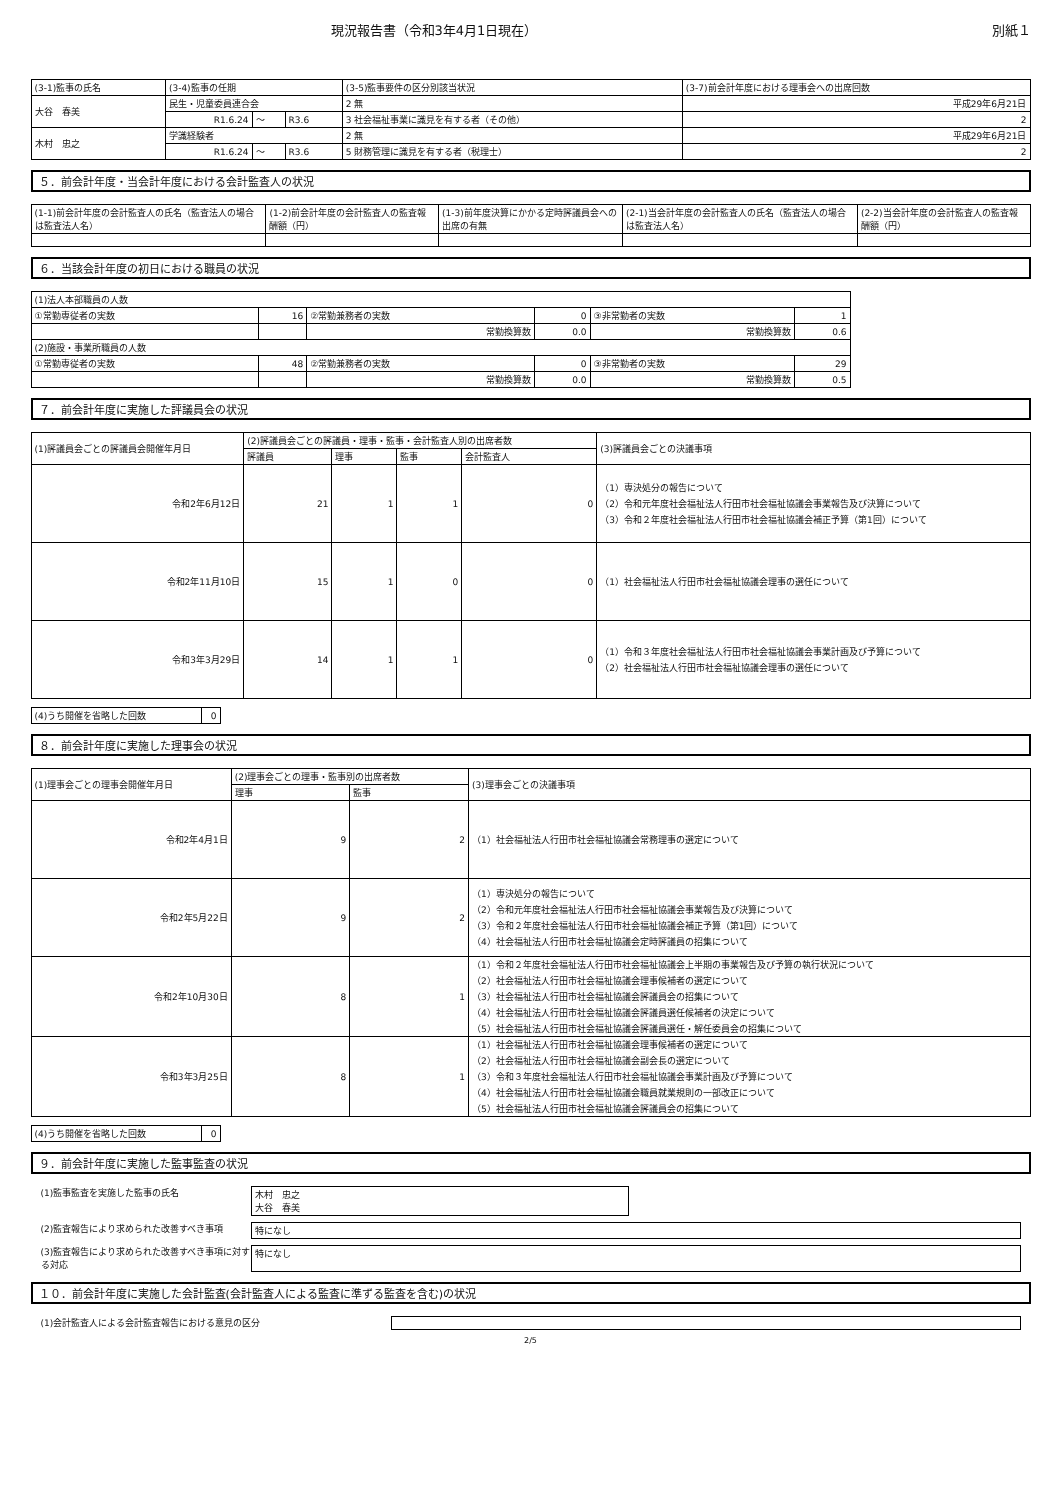現況報告書（令和3年4月1日現在） 別紙１
| (3-1)監事の氏名 | (3-4)監事の任期 | | | (3-5)監事要件の区分別該当状況 | (3-7)前会計年度における理事会への出席回数 |
| --- | --- | --- | --- | --- | --- |
| 大谷 春美 | 民生・児童委員連合会 | | | 2 無 | 平成29年6月21日 |
| | R1.6.24 | ～ | R3.6 | 3 社会福祉事業に識見を有する者（その他） | 2 |
| 木村 忠之 | 学識経験者 | | | 2 無 | 平成29年6月21日 |
| | R1.6.24 | ～ | R3.6 | 5 財務管理に識見を有する者（税理士） | 2 |
５．前会計年度・当会計年度における会計監査人の状況
| (1-1)前会計年度の会計監査人の氏名（監査法人の場合は監査法人名） | (1-2)前会計年度の会計監査人の監査報酬額（円） | (1-3)前年度決算にかかる定時評議員会への出席の有無 | (2-1)当会計年度の会計監査人の氏名（監査法人の場合は監査法人名） | (2-2)当会計年度の会計監査人の監査報酬額（円） |
| --- | --- | --- | --- | --- |
６．当該会計年度の初日における職員の状況
| (1)法人本部職員の人数 | | | | | |
| ①常勤専従者の実数 | 16 | ②常勤兼務者の実数 | 0 | ③非常勤者の実数 | 1 |
| | | 常勤換算数 | 0.0 | 常勤換算数 | 0.6 |
| (2)施設・事業所職員の人数 | | | | | |
| ①常勤専従者の実数 | 48 | ②常勤兼務者の実数 | 0 | ③非常勤者の実数 | 29 |
| | | 常勤換算数 | 0.0 | 常勤換算数 | 0.5 |
７．前会計年度に実施した評議員会の状況
| (1)評議員会ごとの評議員会開催年月日 | (2)評議員会ごとの評議員・理事・監事・会計監査人別の出席者数 | | | | (3)評議員会ごとの決議事項 |
| --- | --- | --- | --- | --- | --- |
| | 評議員 | 理事 | 監事 | 会計監査人 | |
| 令和2年6月12日 | 21 | 1 | 1 | 0 | （1）専決処分の報告について （2）令和元年度社会福祉法人行田市社会福祉協議会事業報告及び決算について （3）令和２年度社会福祉法人行田市社会福祉協議会補正予算（第1回）について |
| 令和2年11月10日 | 15 | 1 | 0 | 0 | （1）社会福祉法人行田市社会福祉協議会理事の選任について |
| 令和3年3月29日 | 14 | 1 | 1 | 0 | （1）令和３年度社会福祉法人行田市社会福祉協議会事業計画及び予算について （2）社会福祉法人行田市社会福祉協議会理事の選任について |
| (4)うち開催を省略した回数 | 0 |
８．前会計年度に実施した理事会の状況
| (1)理事会ごとの理事会開催年月日 | (2)理事会ごとの理事・監事別の出席者数 | | (3)理事会ごとの決議事項 |
| --- | --- | --- | --- |
| | 理事 | 監事 | |
| 令和2年4月1日 | 9 | 2 | （1）社会福祉法人行田市社会福祉協議会常務理事の選定について |
| 令和2年5月22日 | 9 | 2 | （1）専決処分の報告について （2）令和元年度社会福祉法人行田市社会福祉協議会事業報告及び決算について （3）令和２年度社会福祉法人行田市社会福祉協議会補正予算（第1回）について （4）社会福祉法人行田市社会福祉協議会定時評議員の招集について |
| 令和2年10月30日 | 8 | 1 | （1）令和２年度社会福祉法人行田市社会福祉協議会上半期の事業報告及び予算の執行状況について （2）社会福祉法人行田市社会福祉協議会理事候補者の選定について （3）社会福祉法人行田市社会福祉協議会評議員会の招集について （4）社会福祉法人行田市社会福祉協議会評議員選任候補者の決定について （5）社会福祉法人行田市社会福祉協議会評議員選任・解任委員会の招集について |
| 令和3年3月25日 | 8 | 1 | （1）社会福祉法人行田市社会福祉協議会理事候補者の選定について （2）社会福祉法人行田市社会福祉協議会副会長の選定について （3）令和３年度社会福祉法人行田市社会福祉協議会事業計画及び予算について （4）社会福祉法人行田市社会福祉協議会職員就業規則の一部改正について （5）社会福祉法人行田市社会福祉協議会評議員会の招集について |
| (4)うち開催を省略した回数 | 0 |
９．前会計年度に実施した監事監査の状況
(1)監事監査を実施した監事の氏名 木村　忠之
大谷　春美
(2)監査報告により求められた改善すべき事項 特になし
(3)監査報告により求められた改善すべき事項に対する対応
特になし
１０．前会計年度に実施した会計監査(会計監査人による監査に準ずる監査を含む)の状況
(1)会計監査人による会計監査報告における意見の区分
2/5